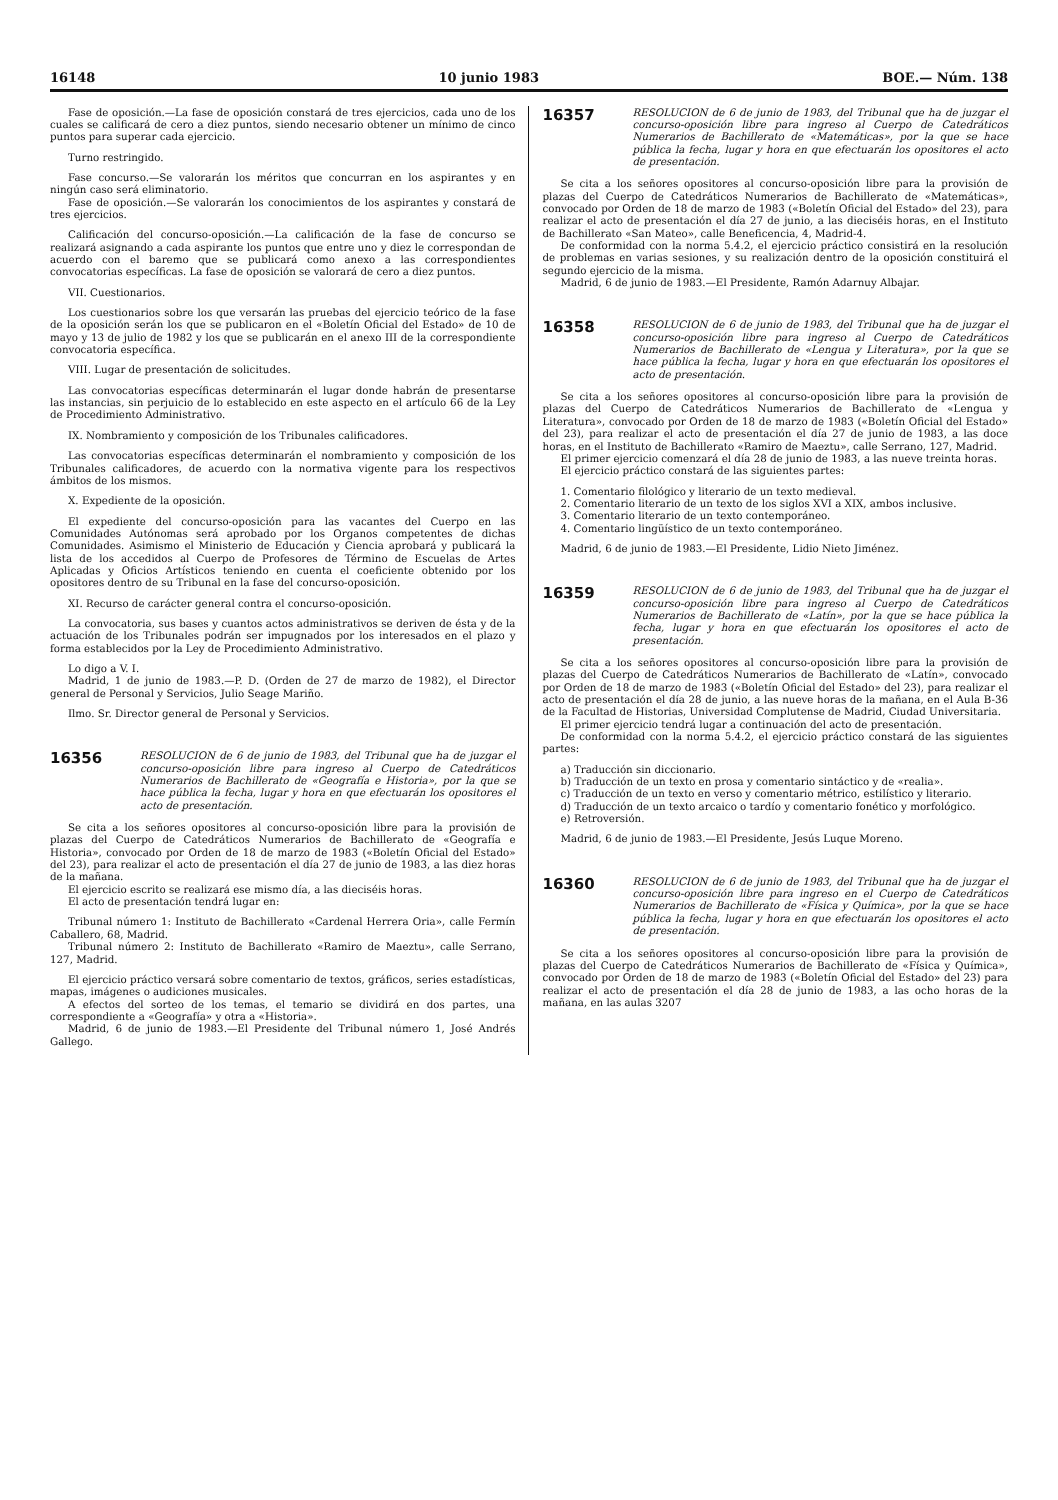16148 10 junio 1983 BOE.— Núm. 138
Fase de oposición.—La fase de oposición constará de tres ejercicios, cada uno de los cuales se calificará de cero a diez puntos, siendo necesario obtener un mínimo de cinco puntos para superar cada ejercicio.
Turno restringido.
Fase concurso.—Se valorarán los méritos que concurran en los aspirantes y en ningún caso será eliminatorio.
Fase de oposición.—Se valorarán los conocimientos de los aspirantes y constará de tres ejercicios.
Calificación del concurso-oposición.—La calificación de la fase de concurso se realizará asignando a cada aspirante los puntos que entre uno y diez le correspondan de acuerdo con el baremo que se publicará como anexo a las correspondientes convocatorias específicas. La fase de oposición se valorará de cero a diez puntos.
VII. Cuestionarios.
Los cuestionarios sobre los que versarán las pruebas del ejercicio teórico de la fase de la oposición serán los que se publicaron en el «Boletín Oficial del Estado» de 10 de mayo y 13 de julio de 1982 y los que se publicarán en el anexo III de la correspondiente convocatoria específica.
VIII. Lugar de presentación de solicitudes.
Las convocatorias específicas determinarán el lugar donde habrán de presentarse las instancias, sin perjuicio de lo establecido en este aspecto en el artículo 66 de la Ley de Procedimiento Administrativo.
IX. Nombramiento y composición de los Tribunales calificadores.
Las convocatorias específicas determinarán el nombramiento y composición de los Tribunales calificadores, de acuerdo con la normativa vigente para los respectivos ámbitos de los mismos.
X. Expediente de la oposición.
El expediente del concurso-oposición para las vacantes del Cuerpo en las Comunidades Autónomas será aprobado por los Organos competentes de dichas Comunidades. Asimismo el Ministerio de Educación y Ciencia aprobará y publicará la lista de los accedidos al Cuerpo de Profesores de Término de Escuelas de Artes Aplicadas y Oficios Artísticos teniendo en cuenta el coeficiente obtenido por los opositores dentro de su Tribunal en la fase del concurso-oposición.
XI. Recurso de carácter general contra el concurso-oposición.
La convocatoria, sus bases y cuantos actos administrativos se deriven de ésta y de la actuación de los Tribunales podrán ser impugnados por los interesados en el plazo y forma establecidos por la Ley de Procedimiento Administrativo.
Lo digo a V. I.
Madrid, 1 de junio de 1983.—P. D. (Orden de 27 de marzo de 1982), el Director general de Personal y Servicios, Julio Seage Mariño.
Ilmo. Sr. Director general de Personal y Servicios.
16356
RESOLUCION de 6 de junio de 1983, del Tribunal que ha de juzgar el concurso-oposición libre para ingreso al Cuerpo de Catedráticos Numerarios de Bachillerato de «Geografía e Historia», por la que se hace pública la fecha, lugar y hora en que efectuarán los opositores el acto de presentación.
Se cita a los señores opositores al concurso-oposición libre para la provisión de plazas del Cuerpo de Catedráticos Numerarios de Bachillerato de «Geografía e Historia», convocado por Orden de 18 de marzo de 1983 («Boletín Oficial del Estado» del 23), para realizar el acto de presentación el día 27 de junio de 1983, a las diez horas de la mañana.
El ejercicio escrito se realizará ese mismo día, a las dieciséis horas.
El acto de presentación tendrá lugar en:
Tribunal número 1: Instituto de Bachillerato «Cardenal Herrera Oria», calle Fermín Caballero, 68, Madrid.
Tribunal número 2: Instituto de Bachillerato «Ramiro de Maeztu», calle Serrano, 127, Madrid.
El ejercicio práctico versará sobre comentario de textos, gráficos, series estadísticas, mapas, imágenes o audiciones musicales.
A efectos del sorteo de los temas, el temario se dividirá en dos partes, una correspondiente a «Geografía» y otra a «Historia».
Madrid, 6 de junio de 1983.—El Presidente del Tribunal número 1, José Andrés Gallego.
16357
RESOLUCION de 6 de junio de 1983, del Tribunal que ha de juzgar el concurso-oposición libre para ingreso al Cuerpo de Catedráticos Numerarios de Bachillerato de «Matemáticas», por la que se hace pública la fecha, lugar y hora en que efectuarán los opositores el acto de presentación.
Se cita a los señores opositores al concurso-oposición libre para la provisión de plazas del Cuerpo de Catedráticos Numerarios de Bachillerato de «Matemáticas», convocado por Orden de 18 de marzo de 1983 («Boletín Oficial del Estado» del 23), para realizar el acto de presentación el día 27 de junio, a las dieciséis horas, en el Instituto de Bachillerato «San Mateo», calle Beneficencia, 4, Madrid-4.
De conformidad con la norma 5.4.2, el ejercicio práctico consistirá en la resolución de problemas en varias sesiones, y su realización dentro de la oposición constituirá el segundo ejercicio de la misma.
Madrid, 6 de junio de 1983.—El Presidente, Ramón Adarnuy Albajar.
16358
RESOLUCION de 6 de junio de 1983, del Tribunal que ha de juzgar el concurso-oposición libre para ingreso al Cuerpo de Catedráticos Numerarios de Bachillerato de «Lengua y Literatura», por la que se hace pública la fecha, lugar y hora en que efectuarán los opositores el acto de presentación.
Se cita a los señores opositores al concurso-oposición libre para la provisión de plazas del Cuerpo de Catedráticos Numerarios de Bachillerato de «Lengua y Literatura», convocado por Orden de 18 de marzo de 1983 («Boletín Oficial del Estado» del 23), para realizar el acto de presentación el día 27 de junio de 1983, a las doce horas, en el Instituto de Bachillerato «Ramiro de Maeztu», calle Serrano, 127, Madrid.
El primer ejercicio comenzará el día 28 de junio de 1983, a las nueve treinta horas.
El ejercicio práctico constará de las siguientes partes:
1. Comentario filológico y literario de un texto medieval.
2. Comentario literario de un texto de los siglos XVI a XIX, ambos inclusive.
3. Comentario literario de un texto contemporáneo.
4. Comentario lingüístico de un texto contemporáneo.
Madrid, 6 de junio de 1983.—El Presidente, Lidio Nieto Jiménez.
16359
RESOLUCION de 6 de junio de 1983, del Tribunal que ha de juzgar el concurso-oposición libre para ingreso al Cuerpo de Catedráticos Numerarios de Bachillerato de «Latín», por la que se hace pública la fecha, lugar y hora en que efectuarán los opositores el acto de presentación.
Se cita a los señores opositores al concurso-oposición libre para la provisión de plazas del Cuerpo de Catedráticos Numerarios de Bachillerato de «Latín», convocado por Orden de 18 de marzo de 1983 («Boletín Oficial del Estado» del 23), para realizar el acto de presentación el día 28 de junio, a las nueve horas de la mañana, en el Aula B-36 de la Facultad de Historias, Universidad Complutense de Madrid, Ciudad Universitaria.
El primer ejercicio tendrá lugar a continuación del acto de presentación.
De conformidad con la norma 5.4.2, el ejercicio práctico constará de las siguientes partes:
a) Traducción sin diccionario.
b) Traducción de un texto en prosa y comentario sintáctico y de «realia».
c) Traducción de un texto en verso y comentario métrico, estilístico y literario.
d) Traducción de un texto arcaico o tardío y comentario fonético y morfológico.
e) Retroversión.
Madrid, 6 de junio de 1983.—El Presidente, Jesús Luque Moreno.
16360
RESOLUCION de 6 de junio de 1983, del Tribunal que ha de juzgar el concurso-oposición libre para ingreso en el Cuerpo de Catedráticos Numerarios de Bachillerato de «Física y Química», por la que se hace pública la fecha, lugar y hora en que efectuarán los opositores el acto de presentación.
Se cita a los señores opositores al concurso-oposición libre para la provisión de plazas del Cuerpo de Catedráticos Numerarios de Bachillerato de «Física y Química», convocado por Orden de 18 de marzo de 1983 («Boletín Oficial del Estado» del 23) para realizar el acto de presentación el día 28 de junio de 1983, a las ocho horas de la mañana, en las aulas 3207